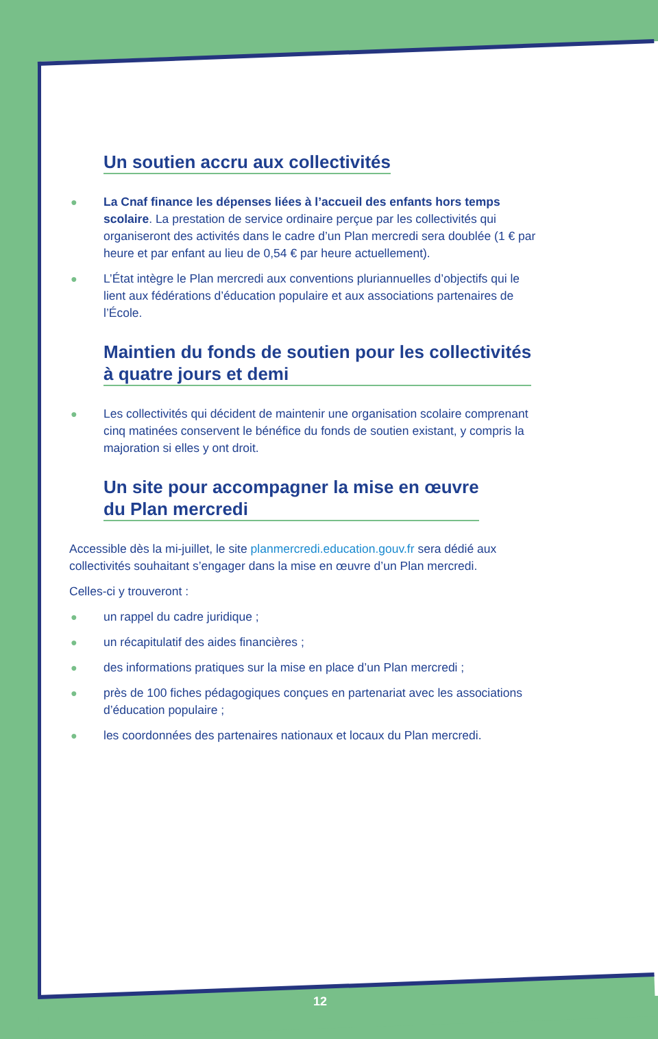Un soutien accru aux collectivités
● La Cnaf finance les dépenses liées à l’accueil des enfants hors temps scolaire. La prestation de service ordinaire perçue par les collectivités qui organiseront des activités dans le cadre d’un Plan mercredi sera doublée (1 € par heure et par enfant au lieu de 0,54 € par heure actuellement).
● L’État intègre le Plan mercredi aux conventions pluriannuelles d’objectifs qui le lient aux fédérations d’éducation populaire et aux associations partenaires de l’École.
Maintien du fonds de soutien pour les collectivités
à quatre jours et demi
● Les collectivités qui décident de maintenir une organisation scolaire comprenant cinq matinées conservent le bénéfice du fonds de soutien existant, y compris la majoration si elles y ont droit.
Un site pour accompagner la mise en œuvre
du Plan mercredi
Accessible dès la mi-juillet, le site planmercredi.education.gouv.fr sera dédié aux collectivités souhaitant s’engager dans la mise en œuvre d’un Plan mercredi.
Celles-ci y trouveront :
● un rappel du cadre juridique ;
● un récapitulatif des aides financières ;
● des informations pratiques sur la mise en place d’un Plan mercredi ;
● près de 100 fiches pédagogiques conçues en partenariat avec les associations d’éducation populaire ;
● les coordonnées des partenaires nationaux et locaux du Plan mercredi.
12